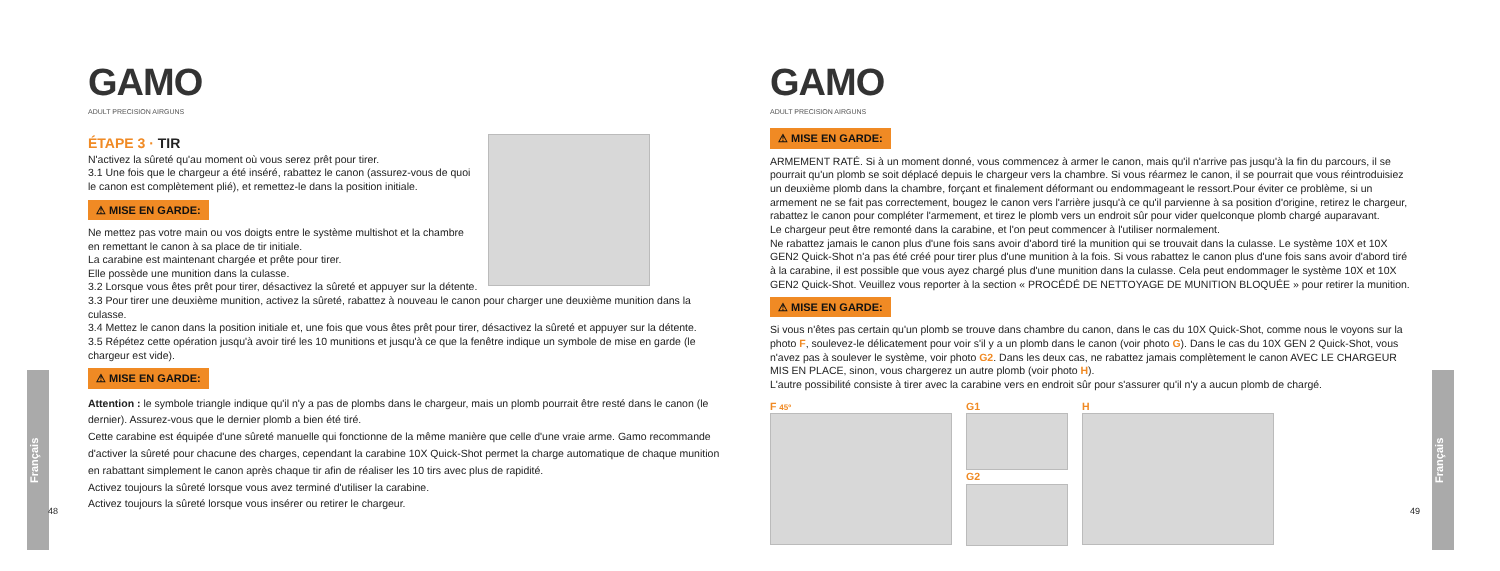Français
GAMO
ADULT PRECISION AIRGUNS
ÉTAPE 3 · TIR
N'activez la sûreté qu'au moment où vous serez prêt pour tirer.
3.1 Une fois que le chargeur a été inséré, rabattez le canon (assurez-vous de quoi le canon est complètement plié), et remettez-le dans la position initiale.
⚠ MISE EN GARDE:
Ne mettez pas votre main ou vos doigts entre le système multishot et la chambre en remettant le canon à sa place de tir initiale.
La carabine est maintenant chargée et prête pour tirer.
Elle possède une munition dans la culasse.
3.2 Lorsque vous êtes prêt pour tirer, désactivez la sûreté et appuyer sur la détente.
3.3 Pour tirer une deuxième munition, activez la sûreté, rabattez à nouveau le canon pour charger une deuxième munition dans la culasse.
3.4 Mettez le canon dans la position initiale et, une fois que vous êtes prêt pour tirer, désactivez la sûreté et appuyer sur la détente.
3.5 Répétez cette opération jusqu'à avoir tiré les 10 munitions et jusqu'à ce que la fenêtre indique un symbole de mise en garde (le chargeur est vide).
⚠ MISE EN GARDE:
Attention : le symbole triangle indique qu'il n'y a pas de plombs dans le chargeur, mais un plomb pourrait être resté dans le canon (le dernier). Assurez-vous que le dernier plomb a bien été tiré.
Cette carabine est équipée d'une sûreté manuelle qui fonctionne de la même manière que celle d'une vraie arme. Gamo recommande d'activer la sûreté pour chacune des charges, cependant la carabine 10X Quick-Shot permet la charge automatique de chaque munition en rabattant simplement le canon après chaque tir afin de réaliser les 10 tirs avec plus de rapidité.
Activez toujours la sûreté lorsque vous avez terminé d'utiliser la carabine.
Activez toujours la sûreté lorsque vous insérer ou retirer le chargeur.
48
Français
GAMO
ADULT PRECISION AIRGUNS
⚠ MISE EN GARDE:
ARMEMENT RATÉ. Si à un moment donné, vous commencez à armer le canon, mais qu'il n'arrive pas jusqu'à la fin du parcours, il se pourrait qu'un plomb se soit déplacé depuis le chargeur vers la chambre. Si vous réarmez le canon, il se pourrait que vous réintroduisiez un deuxième plomb dans la chambre, forçant et finalement déformant ou endommageant le ressort.Pour éviter ce problème, si un armement ne se fait pas correctement, bougez le canon vers l'arrière jusqu'à ce qu'il parvienne à sa position d'origine, retirez le chargeur, rabattez le canon pour compléter l'armement, et tirez le plomb vers un endroit sûr pour vider quelconque plomb chargé auparavant.
Le chargeur peut être remonté dans la carabine, et l'on peut commencer à l'utiliser normalement.
Ne rabattez jamais le canon plus d'une fois sans avoir d'abord tiré la munition qui se trouvait dans la culasse. Le système 10X et 10X GEN2 Quick-Shot n'a pas été créé pour tirer plus d'une munition à la fois. Si vous rabattez le canon plus d'une fois sans avoir d'abord tiré à la carabine, il est possible que vous ayez chargé plus d'une munition dans la culasse. Cela peut endommager le système 10X et 10X GEN2 Quick-Shot. Veuillez vous reporter à la section « PROCÉDÉ DE NETTOYAGE DE MUNITION BLOQUÉE » pour retirer la munition.
⚠ MISE EN GARDE:
Si vous n'êtes pas certain qu'un plomb se trouve dans chambre du canon, dans le cas du 10X Quick-Shot, comme nous le voyons sur la photo F, soulevez-le délicatement pour voir s'il y a un plomb dans le canon (voir photo G). Dans le cas du 10X GEN 2 Quick-Shot, vous n'avez pas à soulever le système, voir photo G2. Dans les deux cas, ne rabattez jamais complètement le canon AVEC LE CHARGEUR MIS EN PLACE, sinon, vous chargerez un autre plomb (voir photo H).
L'autre possibilité consiste à tirer avec la carabine vers en endroit sûr pour s'assurer qu'il n'y a aucun plomb de chargé.
F 45º
G1
G2
H
49